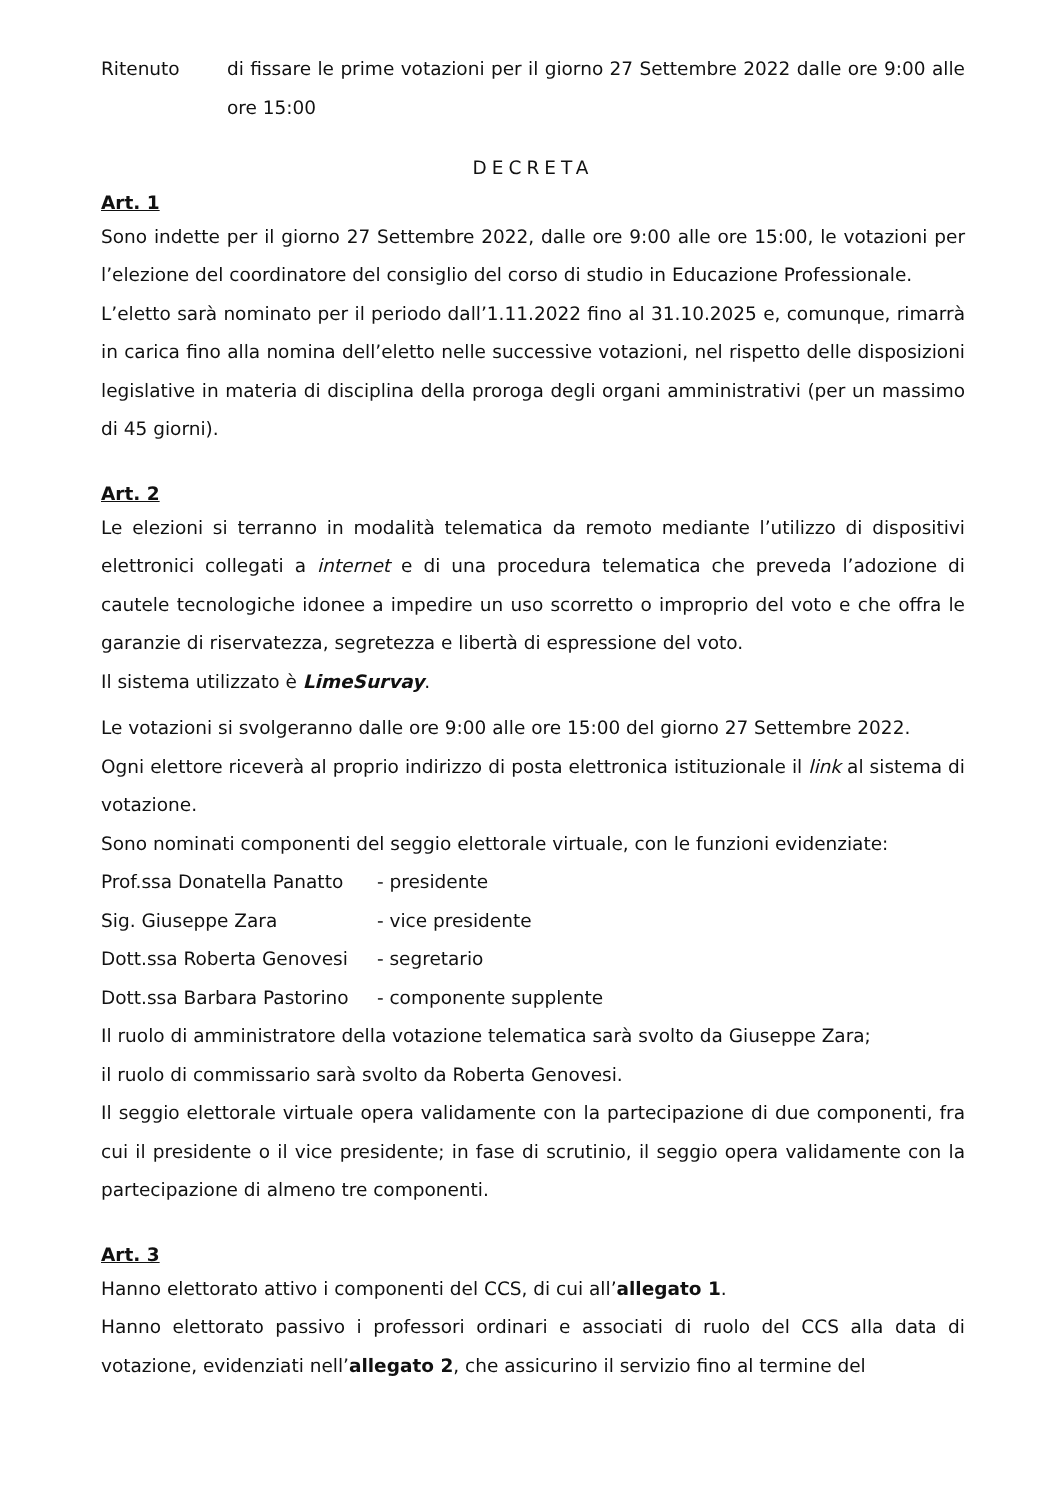Ritenuto di fissare le prime votazioni per il giorno 27 Settembre 2022 dalle ore 9:00 alle ore 15:00
DECRETA
Art. 1
Sono indette per il giorno 27 Settembre 2022, dalle ore 9:00 alle ore 15:00, le votazioni per l’elezione del coordinatore del consiglio del corso di studio in Educazione Professionale.
L’eletto sarà nominato per il periodo dall’1.11.2022 fino al 31.10.2025 e, comunque, rimarrà in carica fino alla nomina dell’eletto nelle successive votazioni, nel rispetto delle disposizioni legislative in materia di disciplina della proroga degli organi amministrativi (per un massimo di 45 giorni).
Art. 2
Le elezioni si terranno in modalità telematica da remoto mediante l’utilizzo di dispositivi elettronici collegati a internet e di una procedura telematica che preveda l’adozione di cautele tecnologiche idonee a impedire un uso scorretto o improprio del voto e che offra le garanzie di riservatezza, segretezza e libertà di espressione del voto.
Il sistema utilizzato è LimeSurvay.
Le votazioni si svolgeranno dalle ore 9:00 alle ore 15:00 del giorno 27 Settembre 2022.
Ogni elettore riceverà al proprio indirizzo di posta elettronica istituzionale il link al sistema di votazione.
Sono nominati componenti del seggio elettorale virtuale, con le funzioni evidenziate:
Prof.ssa Donatella Panatto - presidente
Sig. Giuseppe Zara - vice presidente
Dott.ssa Roberta Genovesi - segretario
Dott.ssa Barbara Pastorino - componente supplente
Il ruolo di amministratore della votazione telematica sarà svolto da Giuseppe Zara;
il ruolo di commissario sarà svolto da Roberta Genovesi.
Il seggio elettorale virtuale opera validamente con la partecipazione di due componenti, fra cui il presidente o il vice presidente; in fase di scrutinio, il seggio opera validamente con la partecipazione di almeno tre componenti.
Art. 3
Hanno elettorato attivo i componenti del CCS, di cui all’allegato 1.
Hanno elettorato passivo i professori ordinari e associati di ruolo del CCS alla data di votazione, evidenziati nell’allegato 2, che assicurino il servizio fino al termine del